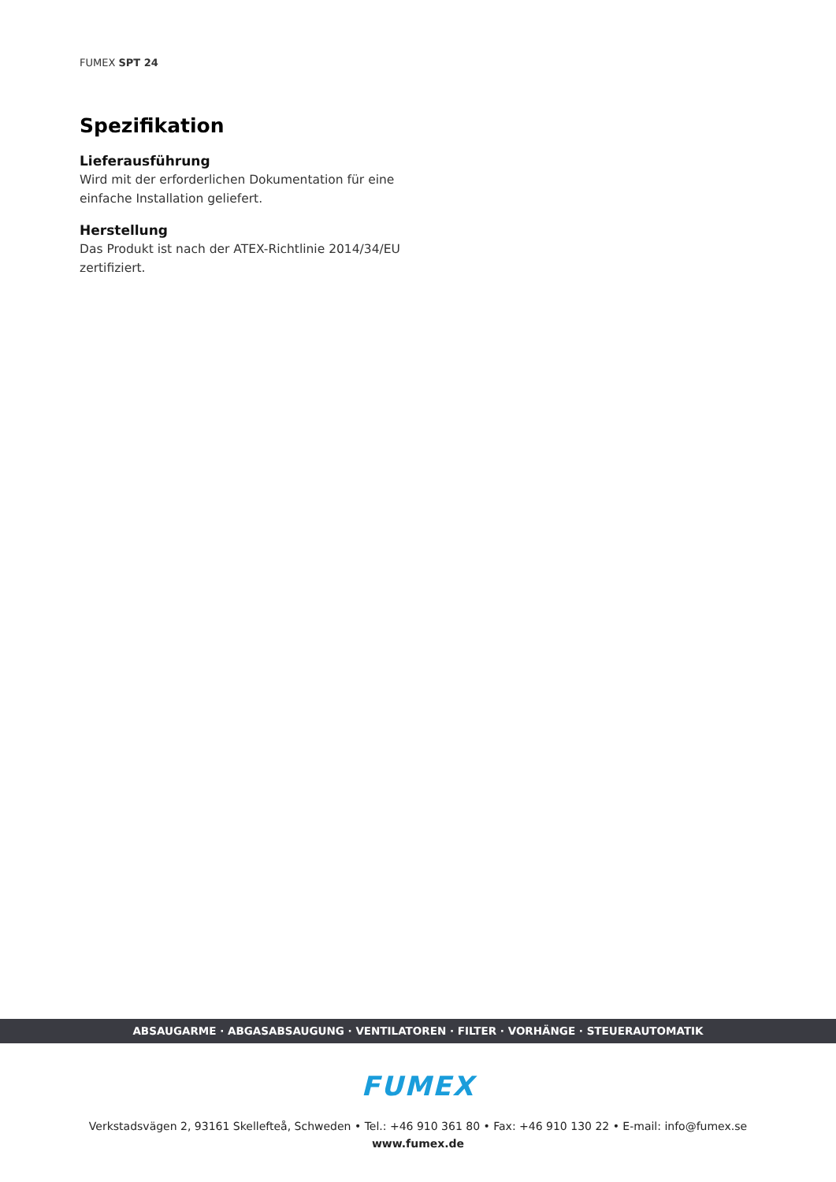FUMEX SPT 24
Spezifikation
Lieferausführung
Wird mit der erforderlichen Dokumentation für eine einfache Installation geliefert.
Herstellung
Das Produkt ist nach der ATEX-Richtlinie 2014/34/EU zertifiziert.
ABSAUGARME · ABGASABSAUGUNG · VENTILATOREN · FILTER · VORHÄNGE · STEUERAUTOMATIK
FUMEX
Verkstadsvägen 2, 93161 Skellefteå, Schweden • Tel.: +46 910 361 80 • Fax: +46 910 130 22 • E-mail: info@fumex.se
www.fumex.de